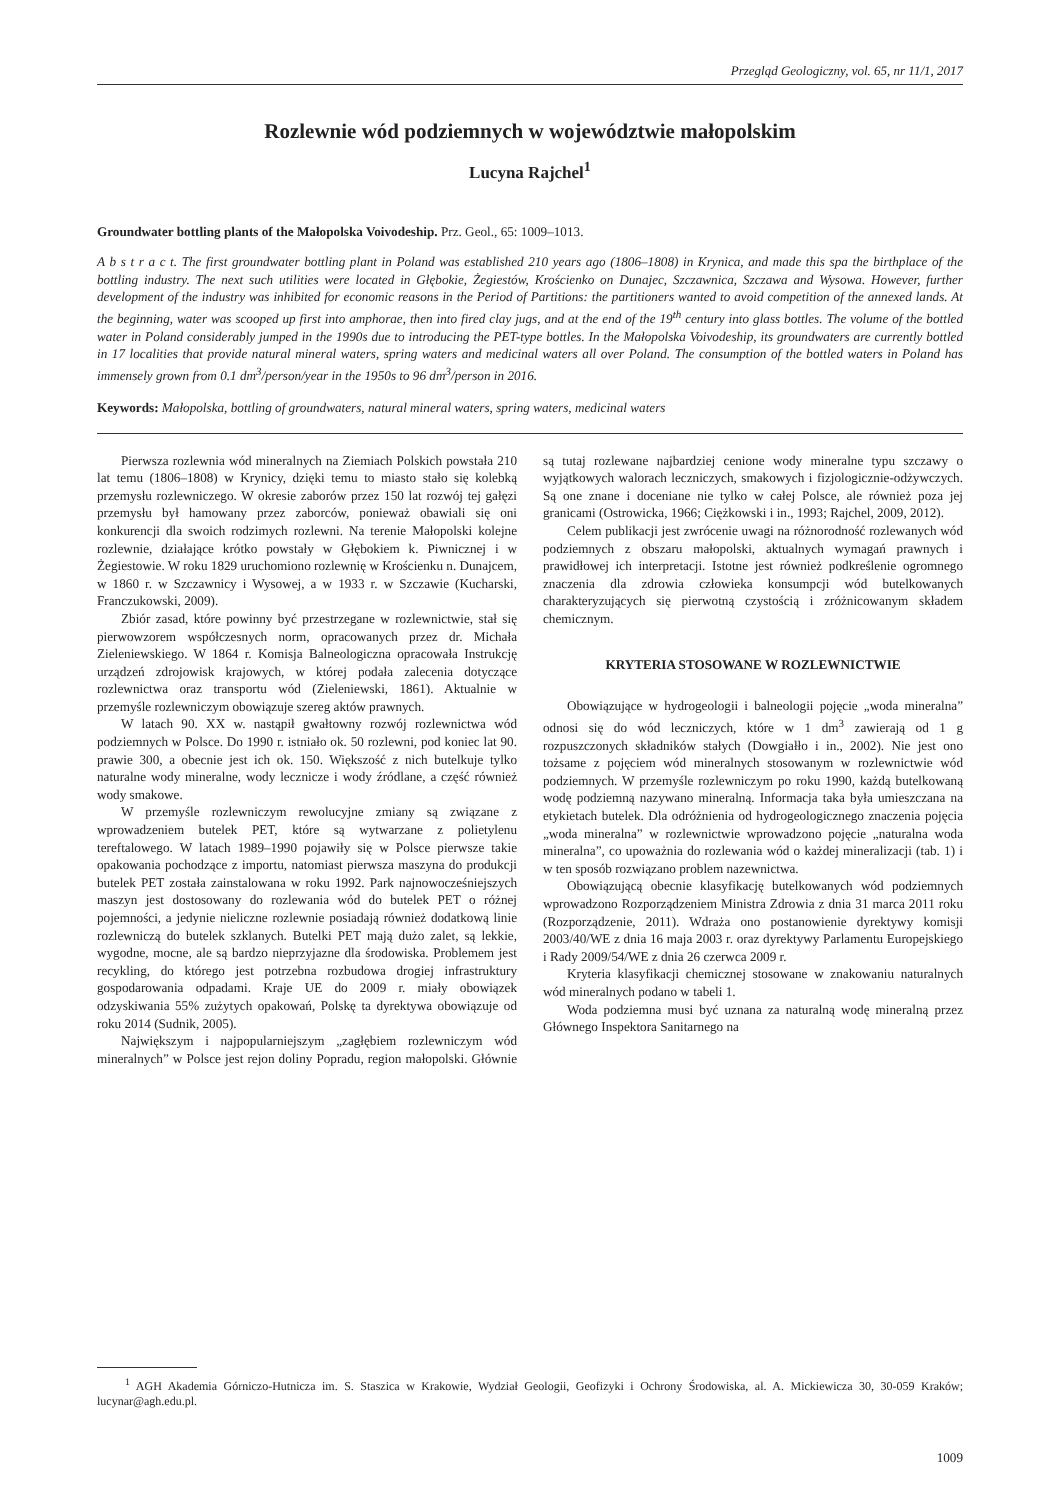Przegląd Geologiczny, vol. 65, nr 11/1, 2017
Rozlewnie wód podziemnych w województwie małopolskim
Lucyna Rajchel<sup>1</sup>
Groundwater bottling plants of the Małopolska Voivodeship. Prz. Geol., 65: 1009–1013.
A b s t r a c t. The first groundwater bottling plant in Poland was established 210 years ago (1806–1808) in Krynica, and made this spa the birthplace of the bottling industry. The next such utilities were located in Głębokie, Żegiestów, Krościenko on Dunajec, Szczawnica, Szczawa and Wysowa. However, further development of the industry was inhibited for economic reasons in the Period of Partitions: the partitioners wanted to avoid competition of the annexed lands. At the beginning, water was scooped up first into amphorae, then into fired clay jugs, and at the end of the 19<sup>th</sup> century into glass bottles. The volume of the bottled water in Poland considerably jumped in the 1990s due to introducing the PET-type bottles. In the Małopolska Voivodeship, its groundwaters are currently bottled in 17 localities that provide natural mineral waters, spring waters and medicinal waters all over Poland. The consumption of the bottled waters in Poland has immensely grown from 0.1 dm<sup>3</sup>/person/year in the 1950s to 96 dm<sup>3</sup>/person in 2016.
Keywords: Małopolska, bottling of groundwaters, natural mineral waters, spring waters, medicinal waters
Pierwsza rozlewnia wód mineralnych na Ziemiach Polskich powstała 210 lat temu (1806–1808) w Krynicy, dzięki temu to miasto stało się kolebką przemysłu rozlewniczego. W okresie zaborów przez 150 lat rozwój tej gałęzi przemysłu był hamowany przez zaborców, ponieważ obawiali się oni konkurencji dla swoich rodzimych rozlewni. Na terenie Małopolski kolejne rozlewnie, działające krótko powstały w Głębokiem k. Piwnicznej i w Żegiestowie. W roku 1829 uruchomiono rozlewnię w Krościenku n. Dunajcem, w 1860 r. w Szczawnicy i Wysowej, a w 1933 r. w Szczawie (Kucharski, Franczukowski, 2009).
Zbiór zasad, które powinny być przestrzegane w rozlewnictwie, stał się pierwowzorem współczesnych norm, opracowanych przez dr. Michała Zieleniewskiego. W 1864 r. Komisja Balneologiczna opracowała Instrukcję urządzeń zdrojowisk krajowych, w której podała zalecenia dotyczące rozlewnictwa oraz transportu wód (Zieleniewski, 1861). Aktualnie w przemyśle rozlewniczym obowiązuje szereg aktów prawnych.
W latach 90. XX w. nastąpił gwałtowny rozwój rozlewnictwa wód podziemnych w Polsce. Do 1990 r. istniało ok. 50 rozlewni, pod koniec lat 90. prawie 300, a obecnie jest ich ok. 150. Większość z nich butelkuje tylko naturalne wody mineralne, wody lecznicze i wody źródlane, a część również wody smakowe.
W przemyśle rozlewniczym rewolucyjne zmiany są związane z wprowadzeniem butelek PET, które są wytwarzane z polietylenu tereftalowego. W latach 1989–1990 pojawiły się w Polsce pierwsze takie opakowania pochodzące z importu, natomiast pierwsza maszyna do produkcji butelek PET została zainstalowana w roku 1992. Park najnowocześniejszych maszyn jest dostosowany do rozlewania wód do butelek PET o różnej pojemności, a jedynie nieliczne rozlewnie posiadają również dodatkową linie rozlewniczą do butelek szklanych. Butelki PET mają dużo zalet, są lekkie, wygodne, mocne, ale są bardzo nieprzyjazne dla środowiska. Problemem jest recykling, do którego jest potrzebna rozbudowa drogiej infrastruktury gospodarowania odpadami. Kraje UE do 2009 r. miały obowiązek odzyskiwania 55% zużytych opakowań, Polskę ta dyrektywa obowiązuje od roku 2014 (Sudnik, 2005).
Największym i najpopularniejszym „zagłębiem rozlewniczym wód mineralnych” w Polsce jest rejon doliny Popradu, region małopolski. Głównie są tutaj rozlewane najbardziej cenione wody mineralne typu szczawy o wyjątkowych walorach leczniczych, smakowych i fizjologicznie-odżywczych. Są one znane i doceniane nie tylko w całej Polsce, ale również poza jej granicami (Ostrowicka, 1966; Ciężkowski i in., 1993; Rajchel, 2009, 2012).
Celem publikacji jest zwrócenie uwagi na różnorodność rozlewanych wód podziemnych z obszaru małopolski, aktualnych wymagań prawnych i prawidłowej ich interpretacji. Istotne jest również podkreślenie ogromnego znaczenia dla zdrowia człowieka konsumpcji wód butelkowanych charakteryzujących się pierwotną czystością i zróżnicowanym składem chemicznym.
KRYTERIA STOSOWANE W ROZLEWNICTWIE
Obowiązujące w hydrogeologii i balneologii pojęcie „woda mineralna” odnosi się do wód leczniczych, które w 1 dm<sup>3</sup> zawierają od 1 g rozpuszczonych składników stałych (Dowgiałło i in., 2002). Nie jest ono tożsame z pojęciem wód mineralnych stosowanym w rozlewnictwie wód podziemnych. W przemyśle rozlewniczym po roku 1990, każdą butelkowaną wodę podziemną nazywano mineralną. Informacja taka była umieszczana na etykietach butelek. Dla odróżnienia od hydrogeologicznego znaczenia pojęcia „woda mineralna” w rozlewnictwie wprowadzono pojęcie „naturalna woda mineralna”, co upoważnia do rozlewania wód o każdej mineralizacji (tab. 1) i w ten sposób rozwiązano problem nazewnictwa.
Obowiązującą obecnie klasyfikację butelkowanych wód podziemnych wprowadzono Rozporządzeniem Ministra Zdrowia z dnia 31 marca 2011 roku (Rozporządzenie, 2011). Wdraża ono postanowienie dyrektywy komisji 2003/40/WE z dnia 16 maja 2003 r. oraz dyrektywy Parlamentu Europejskiego i Rady 2009/54/WE z dnia 26 czerwca 2009 r.
Kryteria klasyfikacji chemicznej stosowane w znakowaniu naturalnych wód mineralnych podano w tabeli 1.
Woda podziemna musi być uznana za naturalną wodę mineralną przez Głównego Inspektora Sanitarnego na
<sup>1</sup> AGH Akademia Górniczo-Hutnicza im. S. Staszica w Krakowie, Wydział Geologii, Geofizyki i Ochrony Środowiska, al. A. Mickiewicza 30, 30-059 Kraków; lucynar@agh.edu.pl.
1009